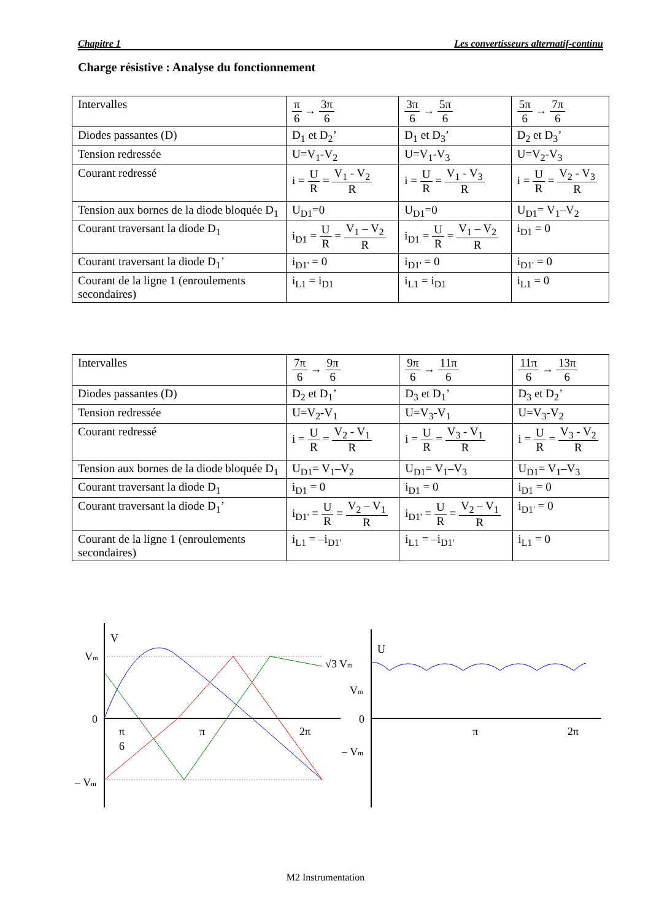Chapitre 1 Les convertisseurs alternatif-continu
Charge résistive : Analyse du fonctionnement
| Intervalles | π 6 → 3π 6 | 3π 6 → 5π 6 | 5π 6 → 7π 6 |
| Diodes passantes (D) | D<sub>1</sub> et D<sub>2</sub>’ | D<sub>1</sub> et D<sub>3</sub>’ | D<sub>2</sub> et D<sub>3</sub>’ |
| Tension redressée | U=V<sub>1</sub>-V<sub>2</sub> | U=V<sub>1</sub>-V<sub>3</sub> | U=V<sub>2</sub>-V<sub>3</sub> |
| Courant redressé | i = U R = V<sub>1</sub> - V<sub>2</sub> R | i = U R = V<sub>1</sub> - V<sub>3</sub> R | i = U R = V<sub>2</sub> - V<sub>3</sub> R |
| Tension aux bornes de la diode bloquée D<sub>1</sub> | U<sub>D1</sub>=0 | U<sub>D1</sub>=0 | U<sub>D1</sub>= V<sub>1</sub>–V<sub>2</sub> |
| Courant traversant la diode D<sub>1</sub> | i<sub>D1</sub> = U R = V<sub>1</sub> – V<sub>2</sub> R | i<sub>D1</sub> = U R = V<sub>1</sub> – V<sub>2</sub> R | i<sub>D1</sub> = 0 |
| Courant traversant la diode D<sub>1</sub>’ | i<sub>D1'</sub> = 0 | i<sub>D1'</sub> = 0 | i<sub>D1'</sub> = 0 |
| Courant de la ligne 1 (enroulements secondaires) | i<sub>L1</sub> = i<sub>D1</sub> | i<sub>L1</sub> = i<sub>D1</sub> | i<sub>L1</sub> = 0 |
| Intervalles | 7π 6 → 9π 6 | 9π 6 → 11π 6 | 11π 6 → 13π 6 |
| Diodes passantes (D) | D<sub>2</sub> et D<sub>1</sub>’ | D<sub>3</sub> et D<sub>1</sub>’ | D<sub>3</sub> et D<sub>2</sub>’ |
| Tension redressée | U=V<sub>2</sub>-V<sub>1</sub> | U=V<sub>3</sub>-V<sub>1</sub> | U=V<sub>3</sub>-V<sub>2</sub> |
| Courant redressé | i = U R = V<sub>2</sub> - V<sub>1</sub> R | i = U R = V<sub>3</sub> - V<sub>1</sub> R | i = U R = V<sub>3</sub> - V<sub>2</sub> R |
| Tension aux bornes de la diode bloquée D<sub>1</sub> | U<sub>D1</sub>= V<sub>1</sub>–V<sub>2</sub> | U<sub>D1</sub>= V<sub>1</sub>–V<sub>3</sub> | U<sub>D1</sub>= V<sub>1</sub>–V<sub>3</sub> |
| Courant traversant la diode D<sub>1</sub> | i<sub>D1</sub> = 0 | i<sub>D1</sub> = 0 | i<sub>D1</sub> = 0 |
| Courant traversant la diode D<sub>1</sub>’ | i<sub>D1'</sub> = U R = V<sub>2</sub> – V<sub>1</sub> R | i<sub>D1'</sub> = U R = V<sub>2</sub> – V<sub>1</sub> R | i<sub>D1'</sub> = 0 |
| Courant de la ligne 1 (enroulements secondaires) | i<sub>L1</sub> = –i<sub>D1'</sub> | i<sub>L1</sub> = –i<sub>D1'</sub> | i<sub>L1</sub> = 0 |
V
Vm
0
– Vm
π
6
π
2π
U
√3 Vm
Vm
0
– Vm
π
2π
M2 Instrumentation